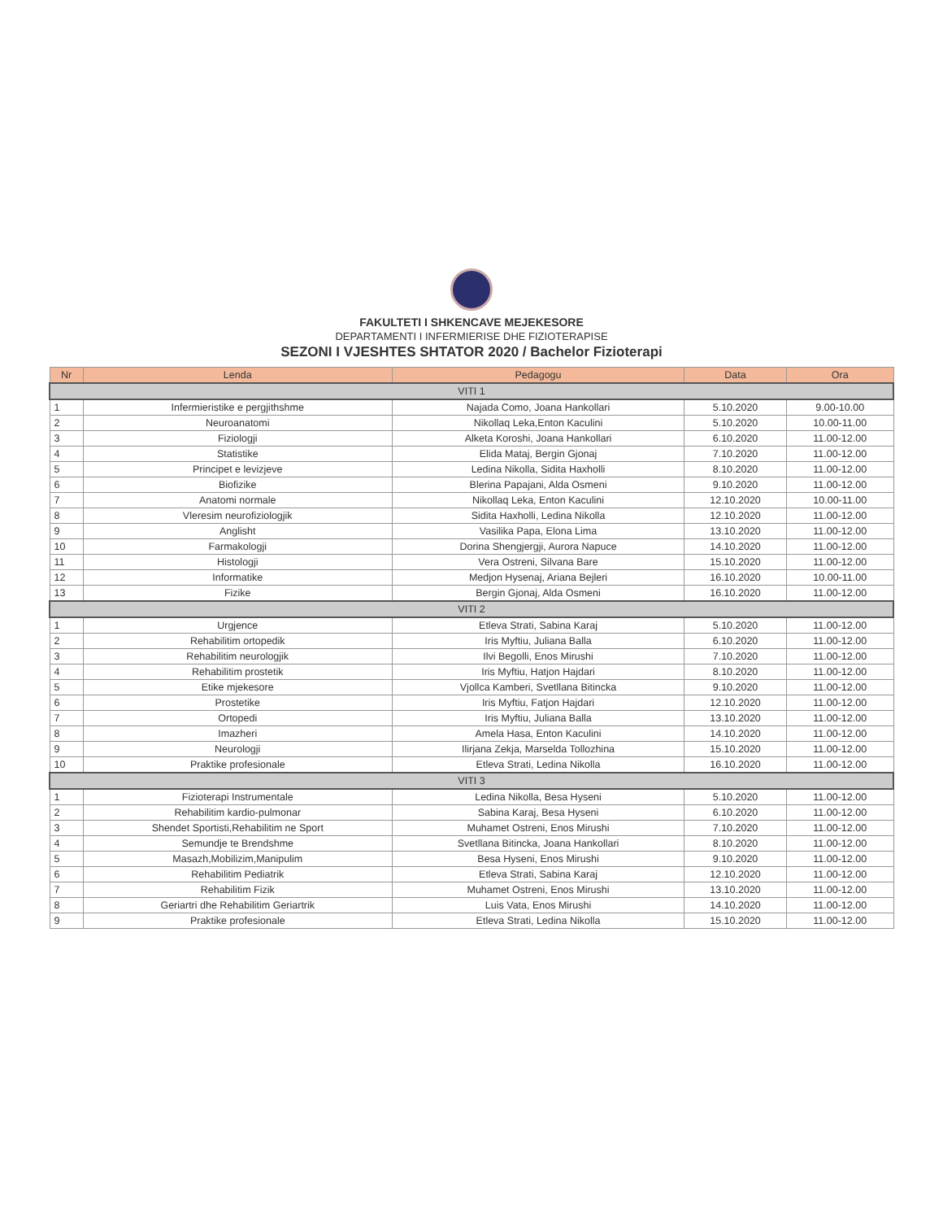FAKULTETI I SHKENCAVE MEJEKESORE
DEPARTAMENTI I INFERMIERISE DHE FIZIOTERAPISE
SEZONI I VJESHTES SHTATOR 2020 / Bachelor Fizioterapi
| Nr | Lenda | Pedagogu | Data | Ora |
| --- | --- | --- | --- | --- |
| VITI 1 | | | | |
| 1 | Infermieristike e pergjithshme | Najada Como, Joana Hankollari | 5.10.2020 | 9.00-10.00 |
| 2 | Neuroanatomi | Nikollaq Leka,Enton Kaculini | 5.10.2020 | 10.00-11.00 |
| 3 | Fiziologji | Alketa Koroshi, Joana Hankollari | 6.10.2020 | 11.00-12.00 |
| 4 | Statistike | Elida Mataj, Bergin Gjonaj | 7.10.2020 | 11.00-12.00 |
| 5 | Principet e levizjeve | Ledina Nikolla, Sidita Haxholli | 8.10.2020 | 11.00-12.00 |
| 6 | Biofizike | Blerina Papajani, Alda Osmeni | 9.10.2020 | 11.00-12.00 |
| 7 | Anatomi normale | Nikollaq Leka, Enton Kaculini | 12.10.2020 | 10.00-11.00 |
| 8 | Vleresim neurofiziologjik | Sidita Haxholli, Ledina Nikolla | 12.10.2020 | 11.00-12.00 |
| 9 | Anglisht | Vasilika Papa, Elona Lima | 13.10.2020 | 11.00-12.00 |
| 10 | Farmakologji | Dorina Shengjergji, Aurora Napuce | 14.10.2020 | 11.00-12.00 |
| 11 | Histologji | Vera Ostreni, Silvana Bare | 15.10.2020 | 11.00-12.00 |
| 12 | Informatike | Medjon Hysenaj, Ariana Bejleri | 16.10.2020 | 10.00-11.00 |
| 13 | Fizike | Bergin Gjonaj, Alda Osmeni | 16.10.2020 | 11.00-12.00 |
| VITI 2 | | | | |
| 1 | Urgjence | Etleva Strati, Sabina Karaj | 5.10.2020 | 11.00-12.00 |
| 2 | Rehabilitim ortopedik | Iris Myftiu, Juliana Balla | 6.10.2020 | 11.00-12.00 |
| 3 | Rehabilitim neurologjik | Ilvi Begolli, Enos Mirushi | 7.10.2020 | 11.00-12.00 |
| 4 | Rehabilitim prostetik | Iris Myftiu, Hatjon Hajdari | 8.10.2020 | 11.00-12.00 |
| 5 | Etike mjekesore | Vjollca Kamberi, Svetllana Bitincka | 9.10.2020 | 11.00-12.00 |
| 6 | Prostetike | Iris Myftiu, Fatjon Hajdari | 12.10.2020 | 11.00-12.00 |
| 7 | Ortopedi | Iris Myftiu, Juliana Balla | 13.10.2020 | 11.00-12.00 |
| 8 | Imazheri | Amela Hasa, Enton Kaculini | 14.10.2020 | 11.00-12.00 |
| 9 | Neurologji | Ilirjana Zekja, Marselda Tollozhina | 15.10.2020 | 11.00-12.00 |
| 10 | Praktike profesionale | Etleva Strati, Ledina Nikolla | 16.10.2020 | 11.00-12.00 |
| VITI 3 | | | | |
| 1 | Fizioterapi Instrumentale | Ledina Nikolla, Besa Hyseni | 5.10.2020 | 11.00-12.00 |
| 2 | Rehabilitim kardio-pulmonar | Sabina Karaj, Besa Hyseni | 6.10.2020 | 11.00-12.00 |
| 3 | Shendet Sportisti,Rehabilitim ne Sport | Muhamet Ostreni, Enos Mirushi | 7.10.2020 | 11.00-12.00 |
| 4 | Semundje te Brendshme | Svetllana Bitincka, Joana Hankollari | 8.10.2020 | 11.00-12.00 |
| 5 | Masazh,Mobilizim,Manipulim | Besa Hyseni, Enos Mirushi | 9.10.2020 | 11.00-12.00 |
| 6 | Rehabilitim Pediatrik | Etleva Strati, Sabina Karaj | 12.10.2020 | 11.00-12.00 |
| 7 | Rehabilitim Fizik | Muhamet Ostreni, Enos Mirushi | 13.10.2020 | 11.00-12.00 |
| 8 | Geriartri dhe Rehabilitim Geriartrik | Luis Vata, Enos Mirushi | 14.10.2020 | 11.00-12.00 |
| 9 | Praktike profesionale | Etleva Strati, Ledina Nikolla | 15.10.2020 | 11.00-12.00 |